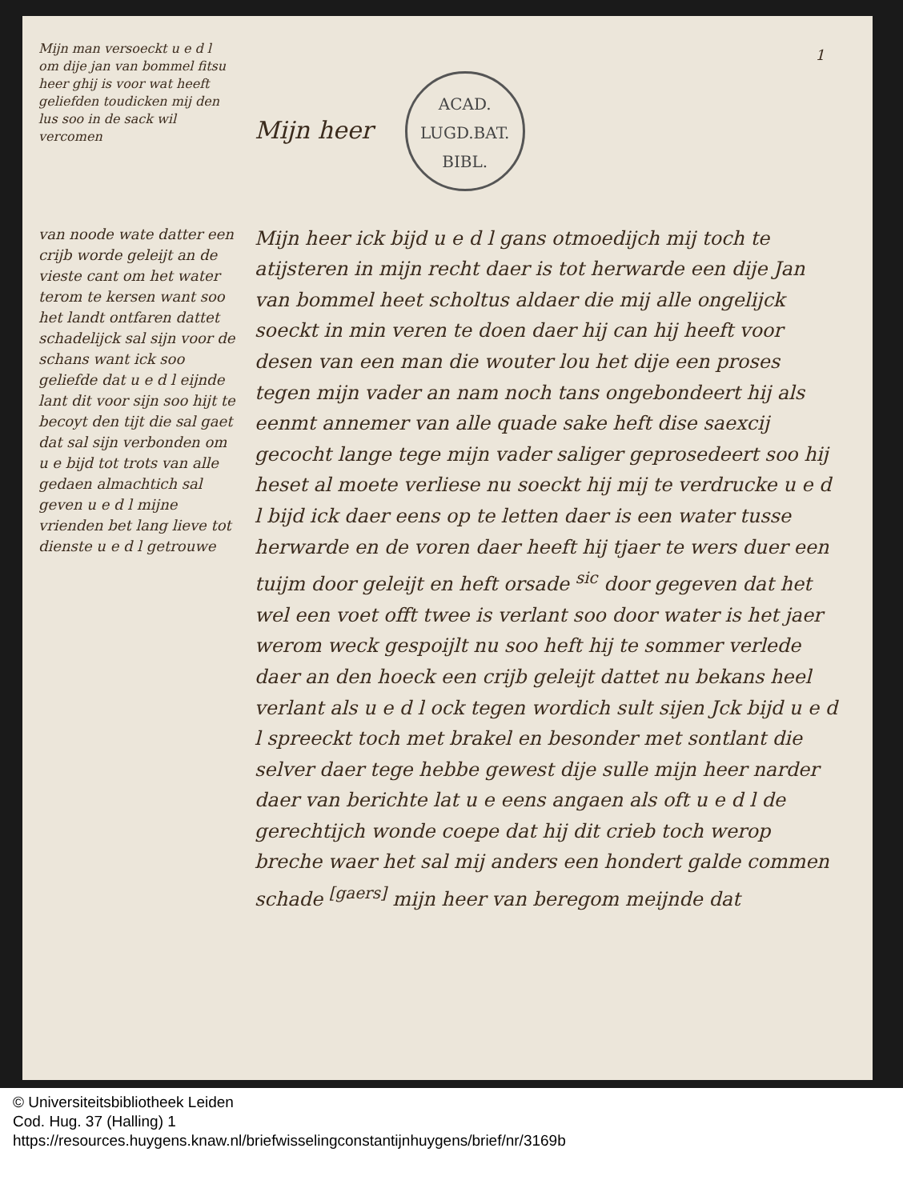1
Mijn heer ACAD.
LUGD.BAT.
BIBL.
Mijn heer ick bijd u e d l gans otmoedijch mij toch te atijsteren in mijn recht daer is tot herwarde een dije Jan van bommel heet scholtus aldaer die mij alle ongelijck soeckt in min veren te doen daer hij can hij heeft voor desen van een man die wouter lou het dije een proses tegen mijn vader an nam noch tans ongebondeert hij als eenmt annemer van alle quade sake heft dise saexcij gecocht lange tege mijn vader saliger geprosedeert soo hij heset al moete verliese nu soeckt hij mij te verdrucke u e d l bijd ick daer eens op te letten daer is een water tusse herwarde en de voren daer heeft hij tjaer te wers duer een tuijm door geleijt en heft orsade <sup>sic</sup> door gegeven dat het wel een voet offt twee is verlant soo door water is het jaer werom weck gespoijlt nu soo heft hij te sommer verlede daer an den hoeck een crijb geleijt dattet nu bekans heel verlant als u e d l ock tegen wordich sult sijen Jck bijd u e d l spreeckt toch met brakel en besonder met sontlant die selver daer tege hebbe gewest dije sulle mijn heer narder daer van berichte lat u e eens angaen als oft u e d l de gerechtijch wonde coepe dat hij dit crieb toch werop breche waer het sal mij anders een hondert galde commen schade <sup>[gaers]</sup> mijn heer van beregom meijnde dat
Mijn man versoeckt u e d l om dije jan van bommel fitsu heer ghij is voor wat heeft geliefden toudicken mij den lus soo in de sack wil vercomen
van noode wate datter een crijb worde geleijt an de vieste cant om het water terom te kersen want soo het landt ontfaren dattet schadelijck sal sijn voor de schans want ick soo geliefde dat u e d l eijnde lant dit voor sijn soo hijt te becoyt den tijt die sal gaet dat sal sijn verbonden om u e bijd tot trots van alle gedaen almachtich sal geven u e d l mijne vrienden bet lang lieve tot dienste u e d l getrouwe
© Universiteitsbibliotheek Leiden
Cod. Hug. 37 (Halling) 1
https://resources.huygens.knaw.nl/briefwisselingconstantijnhuygens/brief/nr/3169b